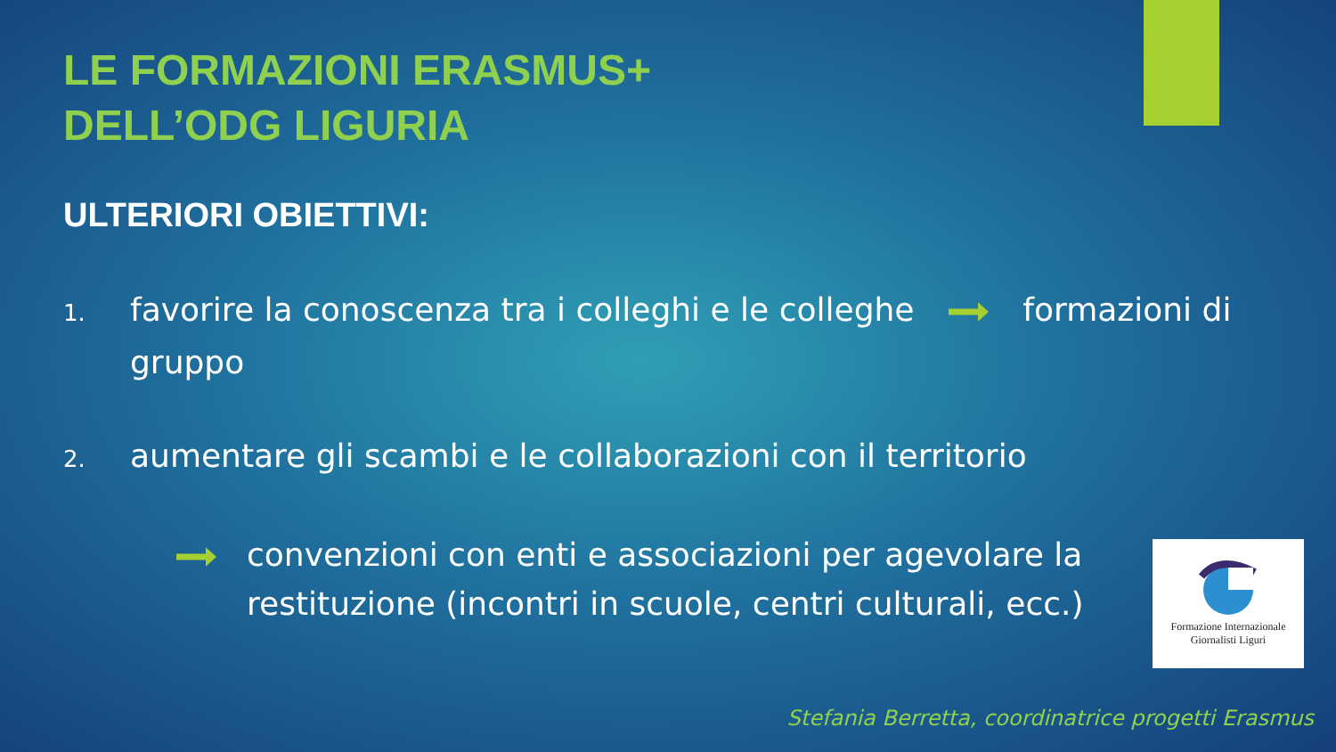LE FORMAZIONI ERASMUS+
DELL’ODG LIGURIA
ULTERIORI OBIETTIVI:
1. favorire la conoscenza tra i colleghi e le colleghe formazioni di gruppo
2. aumentare gli scambi e le collaborazioni con il territorio
convenzioni con enti e associazioni per agevolare la restituzione (incontri in scuole, centri culturali, ecc.)
Formazione Internazionale
Giornalisti Liguri
Stefania Berretta, coordinatrice progetti Erasmus